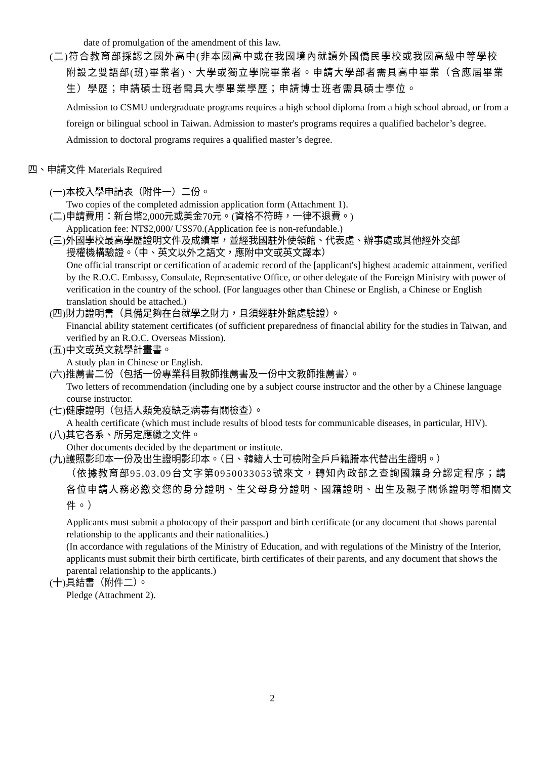date of promulgation of the amendment of this law.
(二)符合教育部採認之國外高中(非本國高中或在我國境內就讀外國僑民學校或我國高級中等學校
附設之雙語部(班)畢業者)、大學或獨立學院畢業者。申請大學部者需具高中畢業（含應屆畢業生）學歷；申請碩士班者需具大學畢業學歷；申請博士班者需具碩士學位。
Admission to CSMU undergraduate programs requires a high school diploma from a high school abroad, or from a foreign or bilingual school in Taiwan. Admission to master's programs requires a qualified bachelor’s degree. Admission to doctoral programs requires a qualified master’s degree.
四、申請文件 Materials Required
(一)本校入學申請表（附件一）二份。
Two copies of the completed admission application form (Attachment 1).
(二)申請費用：新台幣2,000元或美金70元。(資格不符時，一律不退費。)
Application fee: NT$2,000/ US$70.(Application fee is non-refundable.)
(三)外國學校最高學歷證明文件及成績單，並經我國駐外使領館、代表處、辦事處或其他經外交部
授權機構驗證。（中、英文以外之語文，應附中文或英文譯本）
One official transcript or certification of academic record of the [applicant's] highest academic attainment, verified by the R.O.C. Embassy, Consulate, Representative Office, or other delegate of the Foreign Ministry with power of verification in the country of the school. (For languages other than Chinese or English, a Chinese or English translation should be attached.)
(四)財力證明書（具備足夠在台就學之財力，且須經駐外館處驗證）。
Financial ability statement certificates (of sufficient preparedness of financial ability for the studies in Taiwan, and verified by an R.O.C. Overseas Mission).
(五)中文或英文就學計畫書。
A study plan in Chinese or English.
(六)推薦書二份（包括一份專業科目教師推薦書及一份中文教師推薦書）。
Two letters of recommendation (including one by a subject course instructor and the other by a Chinese language course instructor.
(七)健康證明（包括人類免疫缺乏病毒有關檢查）。
A health certificate (which must include results of blood tests for communicable diseases, in particular, HIV).
(八)其它各系、所另定應繳之文件。
Other documents decided by the department or institute.
(九)護照影印本一份及出生證明影印本。（日、韓籍人士可檢附全戶戶籍謄本代替出生證明。）
（依據教育部95.03.09台文字第0950033053號來文，轉知內政部之查詢國籍身分認定程序；請各位申請人務必繳交您的身分證明、生父母身分證明、國籍證明、出生及親子關係證明等相關文件。）
Applicants must submit a photocopy of their passport and birth certificate (or any document that shows parental relationship to the applicants and their nationalities.)
(In accordance with regulations of the Ministry of Education, and with regulations of the Ministry of the Interior, applicants must submit their birth certificate, birth certificates of their parents, and any document that shows the parental relationship to the applicants.)
(十)具結書（附件二）。
Pledge (Attachment 2).
2